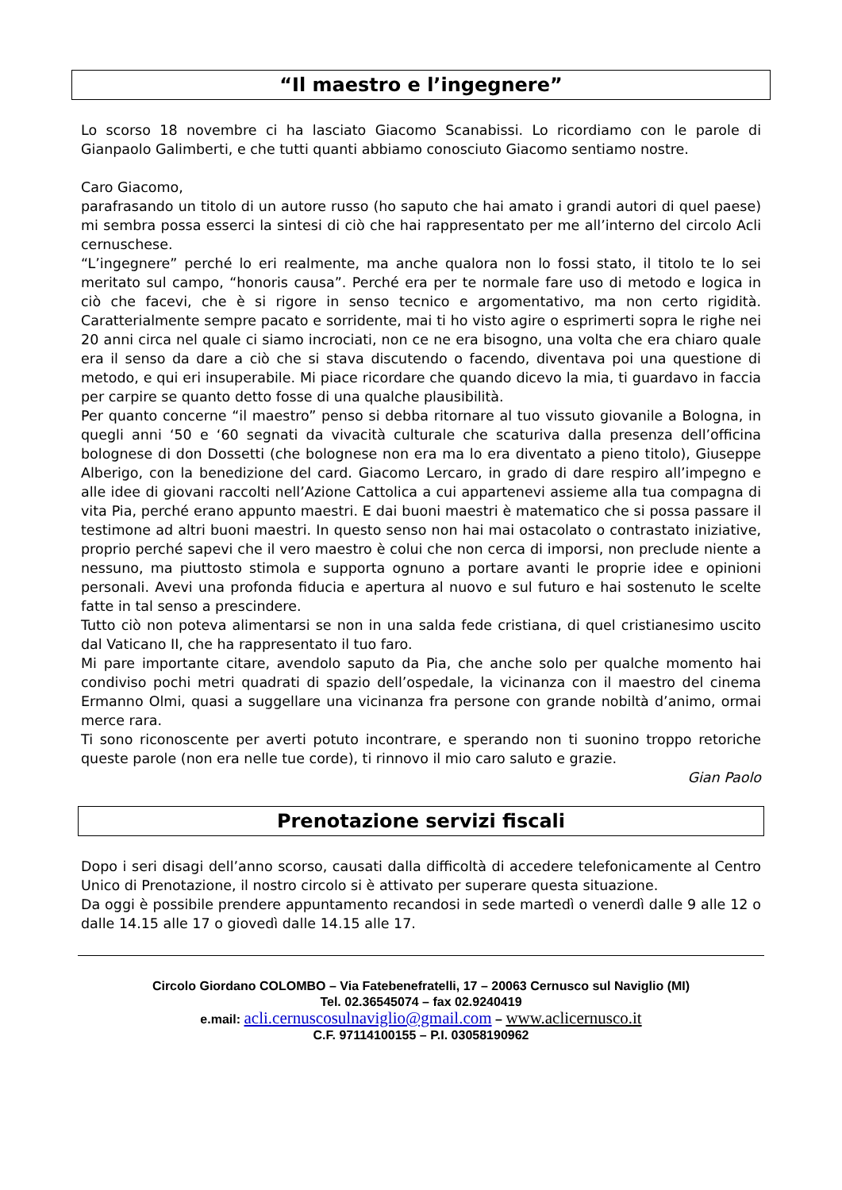“Il maestro e l’ingegnere”
Lo scorso 18 novembre ci ha lasciato Giacomo Scanabissi. Lo ricordiamo con le parole di Gianpaolo Galimberti, e che tutti quanti abbiamo conosciuto Giacomo sentiamo nostre.
Caro Giacomo,
parafrasando un titolo di un autore russo (ho saputo che hai amato i grandi autori di quel paese) mi sembra possa esserci la sintesi di ciò che hai rappresentato per me all’interno del circolo Acli cernuschese.
“L’ingegnere” perché lo eri realmente, ma anche qualora non lo fossi stato, il titolo te lo sei meritato sul campo, “honoris causa”. Perché era per te normale fare uso di metodo e logica in ciò che facevi, che è si rigore in senso tecnico e argomentativo, ma non certo rigidità. Caratterialmente sempre pacato e sorridente, mai ti ho visto agire o esprimerti sopra le righe nei 20 anni circa nel quale ci siamo incrociati, non ce ne era bisogno, una volta che era chiaro quale era il senso da dare a ciò che si stava discutendo o facendo, diventava poi una questione di metodo, e qui eri insuperabile. Mi piace ricordare che quando dicevo la mia, ti guardavo in faccia per carpire se quanto detto fosse di una qualche plausibilità.
Per quanto concerne “il maestro” penso si debba ritornare al tuo vissuto giovanile a Bologna, in quegli anni ‘50 e ‘60 segnati da vivacità culturale che scaturiva dalla presenza dell’officina bolognese di don Dossetti (che bolognese non era ma lo era diventato a pieno titolo), Giuseppe Alberigo, con la benedizione del card. Giacomo Lercaro, in grado di dare respiro all’impegno e alle idee di giovani raccolti nell’Azione Cattolica a cui appartenevi assieme alla tua compagna di vita Pia, perché erano appunto maestri. E dai buoni maestri è matematico che si possa passare il testimone ad altri buoni maestri. In questo senso non hai mai ostacolato o contrastato iniziative, proprio perché sapevi che il vero maestro è colui che non cerca di imporsi, non preclude niente a nessuno, ma piuttosto stimola e supporta ognuno a portare avanti le proprie idee e opinioni personali. Avevi una profonda fiducia e apertura al nuovo e sul futuro e hai sostenuto le scelte fatte in tal senso a prescindere.
Tutto ciò non poteva alimentarsi se non in una salda fede cristiana, di quel cristianesimo uscito dal Vaticano II, che ha rappresentato il tuo faro.
Mi pare importante citare, avendolo saputo da Pia, che anche solo per qualche momento hai condiviso pochi metri quadrati di spazio dell’ospedale, la vicinanza con il maestro del cinema Ermanno Olmi, quasi a suggellare una vicinanza fra persone con grande nobiltà d’animo, ormai merce rara.
Ti sono riconoscente per averti potuto incontrare, e sperando non ti suonino troppo retoriche queste parole (non era nelle tue corde), ti rinnovo il mio caro saluto e grazie.
Gian Paolo
Prenotazione servizi fiscali
Dopo i seri disagi dell’anno scorso, causati dalla difficoltà di accedere telefonicamente al Centro Unico di Prenotazione, il nostro circolo si è attivato per superare questa situazione.
Da oggi è possibile prendere appuntamento recandosi in sede martedì o venerdì dalle 9 alle 12 o dalle 14.15 alle 17 o giovedì dalle 14.15 alle 17.
Circolo Giordano COLOMBO – Via Fatebenefratelli, 17 – 20063 Cernusco sul Naviglio (MI)
Tel. 02.36545074 – fax 02.9240419
e.mail: acli.cernuscosulnaviglio@gmail.com – www.aclicernusco.it
C.F. 97114100155 – P.I. 03058190962